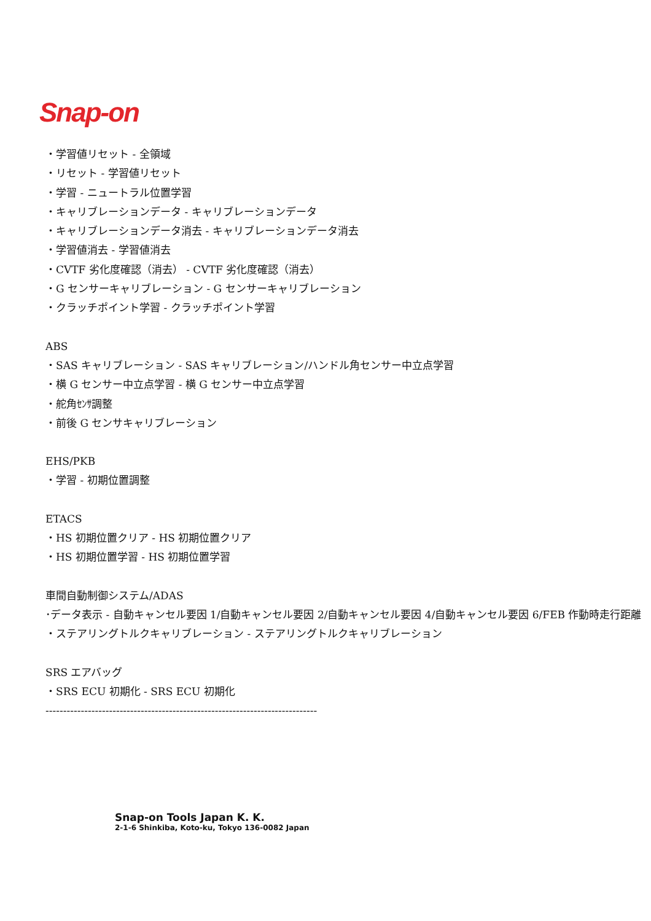Snap-on
・学習値リセット - 全領域
・リセット - 学習値リセット
・学習 - ニュートラル位置学習
・キャリブレーションデータ - キャリブレーションデータ
・キャリブレーションデータ消去 - キャリブレーションデータ消去
・学習値消去 - 学習値消去
・CVTF 劣化度確認（消去） - CVTF 劣化度確認（消去）
・G センサーキャリブレーション - G センサーキャリブレーション
・クラッチポイント学習 - クラッチポイント学習
ABS
・SAS キャリブレーション - SAS キャリブレーション/ハンドル角センサー中立点学習
・横 G センサー中立点学習 - 横 G センサー中立点学習
・舵角ｾﾝｻ調整
・前後 G センサキャリブレーション
EHS/PKB
・学習 - 初期位置調整
ETACS
・HS 初期位置クリア - HS 初期位置クリア
・HS 初期位置学習 - HS 初期位置学習
車間自動制御システム/ADAS
･データ表示 - 自動キャンセル要因 1/自動キャンセル要因 2/自動キャンセル要因 4/自動キャンセル要因 6/FEB 作動時走行距離
・ステアリングトルクキャリブレーション - ステアリングトルクキャリブレーション
SRS エアバッグ
・SRS ECU 初期化 - SRS ECU 初期化
-----------------------------------------------------------------------------
Snap-on Tools Japan K. K.
2-1-6 Shinkiba, Koto-ku, Tokyo 136-0082 Japan